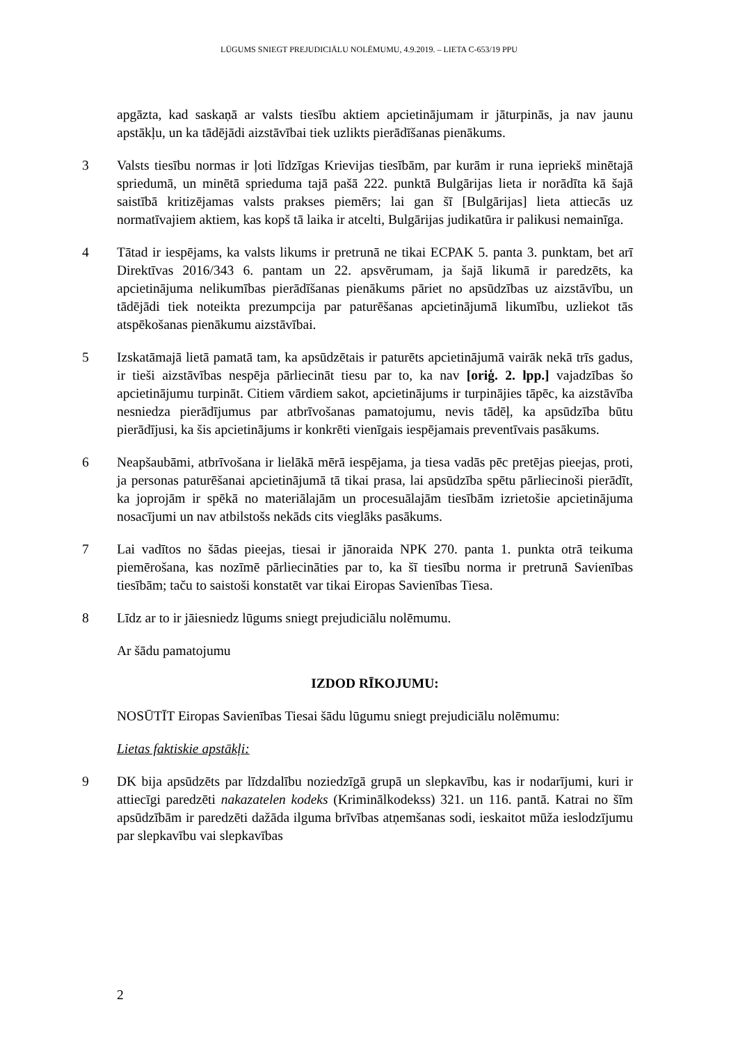LŪGUMS SNIEGT PREJUDICIĀLU NOLĒMUMU, 4.9.2019. – LIETA C-653/19 PPU
apgāzta, kad saskaņā ar valsts tiesību aktiem apcietinājumam ir jāturpinās, ja nav jaunu apstākļu, un ka tādējādi aizstāvībai tiek uzlikts pierādīšanas pienākums.
3 Valsts tiesību normas ir ļoti līdzīgas Krievijas tiesībām, par kurām ir runa iepriekš minētajā spriedumā, un minētā sprieduma tajā pašā 222. punktā Bulgārijas lieta ir norādīta kā šajā saistībā kritizējamas valsts prakses piemērs; lai gan šī [Bulgārijas] lieta attiecās uz normatīvajiem aktiem, kas kopš tā laika ir atcelti, Bulgārijas judikatūra ir palikusi nemainīga.
4 Tātad ir iespējams, ka valsts likums ir pretrunā ne tikai ECPAK 5. panta 3. punktam, bet arī Direktīvas 2016/343 6. pantam un 22. apsvērumam, ja šajā likumā ir paredzēts, ka apcietinājuma nelikumības pierādīšanas pienākums pāriet no apsūdzības uz aizstāvību, un tādējādi tiek noteikta prezumpcija par paturēšanas apcietinājumā likumību, uzliekot tās atspēkošanas pienākumu aizstāvībai.
5 Izskatāmajā lietā pamatā tam, ka apsūdzētais ir paturēts apcietinājumā vairāk nekā trīs gadus, ir tieši aizstāvības nespēja pārliecināt tiesu par to, ka nav [oriģ. 2. lpp.] vajadzības šo apcietinājumu turpināt. Citiem vārdiem sakot, apcietinājums ir turpinājies tāpēc, ka aizstāvība nesniedza pierādījumus par atbrīvošanas pamatojumu, nevis tādēļ, ka apsūdzība būtu pierādījusi, ka šis apcietinājums ir konkrēti vienīgais iespējamais preventīvais pasākums.
6 Neapšaubāmi, atbrīvošana ir lielākā mērā iespējama, ja tiesa vadās pēc pretējas pieejas, proti, ja personas paturēšanai apcietinājumā tā tikai prasa, lai apsūdzība spētu pārliecinoši pierādīt, ka joprojām ir spēkā no materiālajām un procesuālajām tiesībām izrietošie apcietinājuma nosacījumi un nav atbilstošs nekāds cits vieglāks pasākums.
7 Lai vadītos no šādas pieejas, tiesai ir jānoraida NPK 270. panta 1. punkta otrā teikuma piemērošana, kas nozīmē pārliecināties par to, ka šī tiesību norma ir pretrunā Savienības tiesībām; taču to saistoši konstatēt var tikai Eiropas Savienības Tiesa.
8 Līdz ar to ir jāiesniedz lūgums sniegt prejudiciālu nolēmumu.
Ar šādu pamatojumu
IZDOD RĪKOJUMU:
NOSŪTĪT Eiropas Savienības Tiesai šādu lūgumu sniegt prejudiciālu nolēmumu:
Lietas faktiskie apstākļi:
9 DK bija apsūdzēts par līdzdalību noziedzīgā grupā un slepkavību, kas ir nodarījumi, kuri ir attiecīgi paredzēti nakazatelen kodeks (Kriminālkodekss) 321. un 116. pantā. Katrai no šīm apsūdzībām ir paredzēti dažāda ilguma brīvības atņemšanas sodi, ieskaitot mūža ieslodzījumu par slepkavību vai slepkavības
2